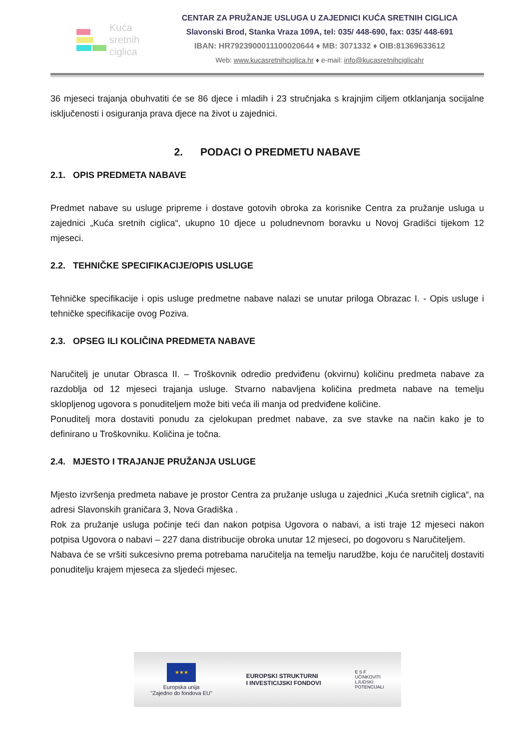Kuća
sretnih
ciglica
CENTAR ZA PRUŽANJE USLUGA U ZAJEDNICI KUĆA SRETNIH CIGLICA
Slavonski Brod, Stanka Vraza 109A, tel: 035/ 448-690, fax: 035/ 448-691
IBAN: HR7923900011100020644 ♦ MB: 3071332 ♦ OIB:81369633612
Web: www.kucasretnihciglica.hr ♦ e-mail: info@kucasretnihciglicahr
36 mjeseci trajanja obuhvatiti će se 86 djece i mladih i 23 stručnjaka s krajnjim ciljem otklanjanja socijalne isključenosti i osiguranja prava djece na život u zajednici.
2. PODACI O PREDMETU NABAVE
2.1. OPIS PREDMETA NABAVE
Predmet nabave su usluge pripreme i dostave gotovih obroka za korisnike Centra za pružanje usluga u zajednici „Kuća sretnih ciglica“, ukupno 10 djece u poludnevnom boravku u Novoj Gradišci tijekom 12 mjeseci.
2.2. TEHNIČKE SPECIFIKACIJE/OPIS USLUGE
Tehničke specifikacije i opis usluge predmetne nabave nalazi se unutar priloga Obrazac I. - Opis usluge i tehničke specifikacije ovog Poziva.
2.3. OPSEG ILI KOLIČINA PREDMETA NABAVE
Naručitelj je unutar Obrasca II. – Troškovnik odredio predviđenu (okvirnu) količinu predmeta nabave za razdoblja od 12 mjeseci trajanja usluge. Stvarno nabavljena količina predmeta nabave na temelju sklopljenog ugovora s ponuditeljem može biti veća ili manja od predviđene količine.
Ponuditelj mora dostaviti ponudu za cjelokupan predmet nabave, za sve stavke na način kako je to definirano u Troškovniku. Količina je točna.
2.4. MJESTO I TRAJANJE PRUŽANJA USLUGE
Mjesto izvršenja predmeta nabave je prostor Centra za pružanje usluga u zajednici „Kuća sretnih ciglica“, na adresi Slavonskih graničara 3, Nova Gradiška .
Rok za pružanje usluga počinje teći dan nakon potpisa Ugovora o nabavi, a isti traje 12 mjeseci nakon potpisa Ugovora o nabavi – 227 dana distribucije obroka unutar 12 mjeseci, po dogovoru s Naručiteljem.
Nabava će se vršiti sukcesivno prema potrebama naručitelja na temelju narudžbe, koju će naručitelj dostaviti ponuditelju krajem mjeseca za sljedeći mjesec.
★★★
Europska unija
"Zajedno do fondova EU"
EUROPSKI STRUKTURNI
I INVESTICIJSKI FONDOVI
E S F
UČINKOVITI
LJUDSKI
POTENCIJALI